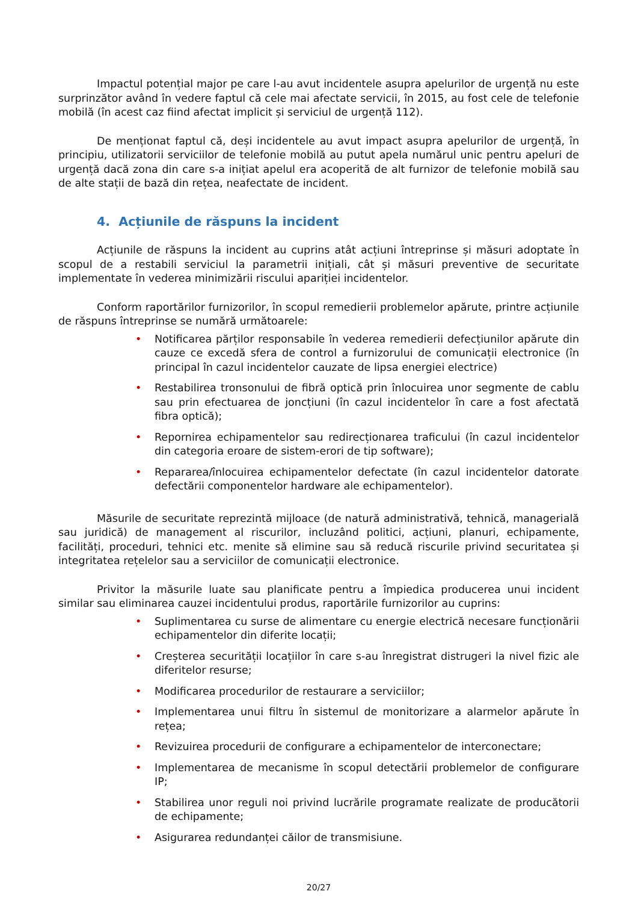Impactul potențial major pe care l-au avut incidentele asupra apelurilor de urgență nu este surprinzător având în vedere faptul că cele mai afectate servicii, în 2015, au fost cele de telefonie mobilă (în acest caz fiind afectat implicit și serviciul de urgență 112).
De menționat faptul că, deși incidentele au avut impact asupra apelurilor de urgență, în principiu, utilizatorii serviciilor de telefonie mobilă au putut apela numărul unic pentru apeluri de urgență dacă zona din care s-a inițiat apelul era acoperită de alt furnizor de telefonie mobilă sau de alte stații de bază din rețea, neafectate de incident.
4. Acțiunile de răspuns la incident
Acțiunile de răspuns la incident au cuprins atât acțiuni întreprinse și măsuri adoptate în scopul de a restabili serviciul la parametrii inițiali, cât și măsuri preventive de securitate implementate în vederea minimizării riscului apariției incidentelor.
Conform raportărilor furnizorilor, în scopul remedierii problemelor apărute, printre acțiunile de răspuns întreprinse se numără următoarele:
• Notificarea părților responsabile în vederea remedierii defecțiunilor apărute din cauze ce excedă sfera de control a furnizorului de comunicații electronice (în principal în cazul incidentelor cauzate de lipsa energiei electrice)
• Restabilirea tronsonului de fibră optică prin înlocuirea unor segmente de cablu sau prin efectuarea de joncțiuni (în cazul incidentelor în care a fost afectată fibra optică);
• Repornirea echipamentelor sau redirecționarea traficului (în cazul incidentelor din categoria eroare de sistem-erori de tip software);
• Repararea/înlocuirea echipamentelor defectate (în cazul incidentelor datorate defectării componentelor hardware ale echipamentelor).
Măsurile de securitate reprezintă mijloace (de natură administrativă, tehnică, managerială sau juridică) de management al riscurilor, incluzând politici, acțiuni, planuri, echipamente, facilități, proceduri, tehnici etc. menite să elimine sau să reducă riscurile privind securitatea și integritatea rețelelor sau a serviciilor de comunicații electronice.
Privitor la măsurile luate sau planificate pentru a împiedica producerea unui incident similar sau eliminarea cauzei incidentului produs, raportările furnizorilor au cuprins:
• Suplimentarea cu surse de alimentare cu energie electrică necesare funcționării echipamentelor din diferite locații;
• Creșterea securității locațiilor în care s-au înregistrat distrugeri la nivel fizic ale diferitelor resurse;
• Modificarea procedurilor de restaurare a serviciilor;
• Implementarea unui filtru în sistemul de monitorizare a alarmelor apărute în rețea;
• Revizuirea procedurii de configurare a echipamentelor de interconectare;
• Implementarea de mecanisme în scopul detectării problemelor de configurare IP;
• Stabilirea unor reguli noi privind lucrările programate realizate de producătorii de echipamente;
• Asigurarea redundanței căilor de transmisiune.
20/27